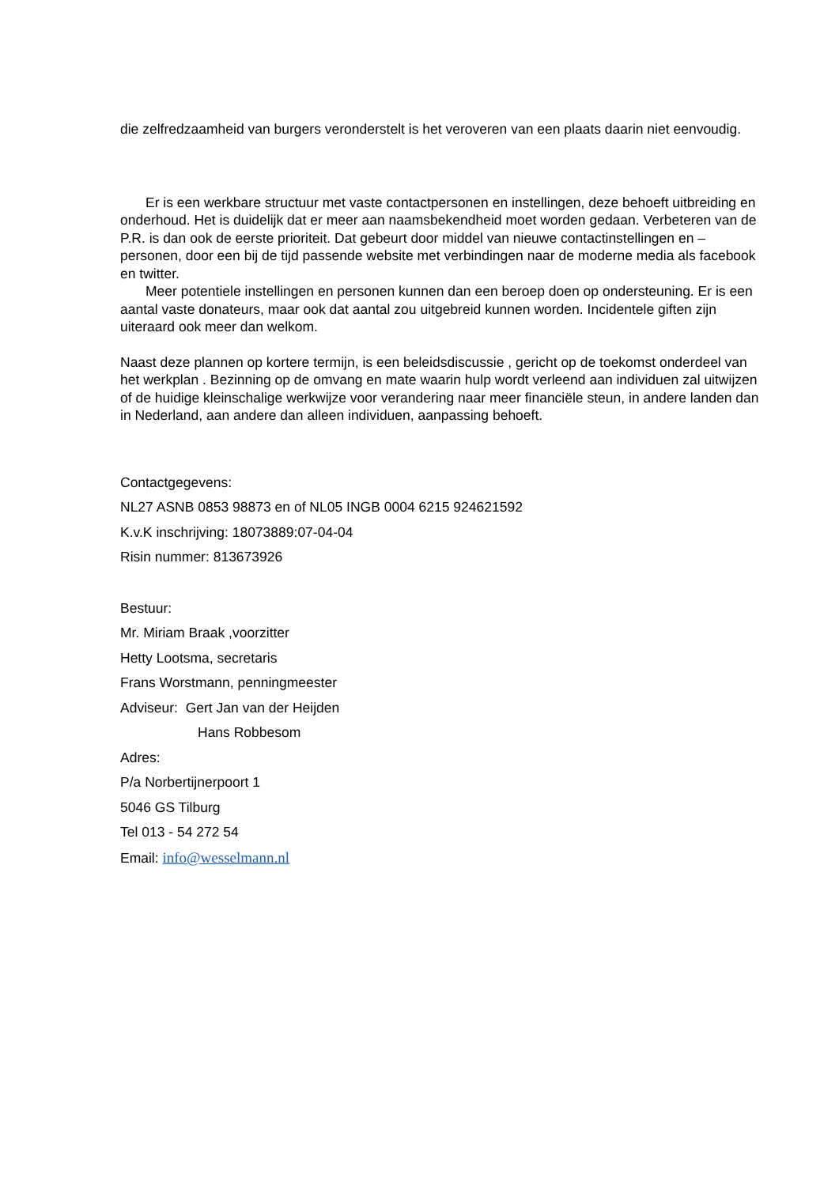die zelfredzaamheid van burgers veronderstelt is het veroveren van een plaats daarin niet eenvoudig.
Er is een werkbare structuur met vaste contactpersonen en instellingen, deze behoeft uitbreiding en onderhoud. Het is duidelijk dat er meer aan naamsbekendheid moet worden gedaan. Verbeteren van de P.R. is dan ook de eerste prioriteit. Dat gebeurt door middel van nieuwe contactinstellingen en –personen, door een bij de tijd passende website met verbindingen naar de moderne media als facebook en twitter.
Meer potentiele instellingen en personen kunnen dan een beroep doen op ondersteuning. Er is een aantal vaste donateurs, maar ook dat aantal zou uitgebreid kunnen worden. Incidentele giften zijn uiteraard ook meer dan welkom.
Naast deze plannen op kortere termijn, is een beleidsdiscussie , gericht op de toekomst onderdeel van het werkplan . Bezinning op de omvang en mate waarin hulp wordt verleend aan individuen zal uitwijzen of de huidige kleinschalige werkwijze voor verandering naar meer financiële steun, in andere landen dan in Nederland, aan andere dan alleen individuen, aanpassing behoeft.
Contactgegevens:
NL27 ASNB 0853 98873 en of NL05 INGB 0004 6215 924621592
K.v.K inschrijving: 18073889:07-04-04
Risin nummer: 813673926
Bestuur:
Mr. Miriam Braak ,voorzitter
Hetty Lootsma, secretaris
Frans Worstmann, penningmeester
Adviseur: Gert Jan van der Heijden
Hans Robbesom
Adres:
P/a Norbertijnerpoort 1
5046 GS Tilburg
Tel 013 - 54 272 54
Email: info@wesselmann.nl